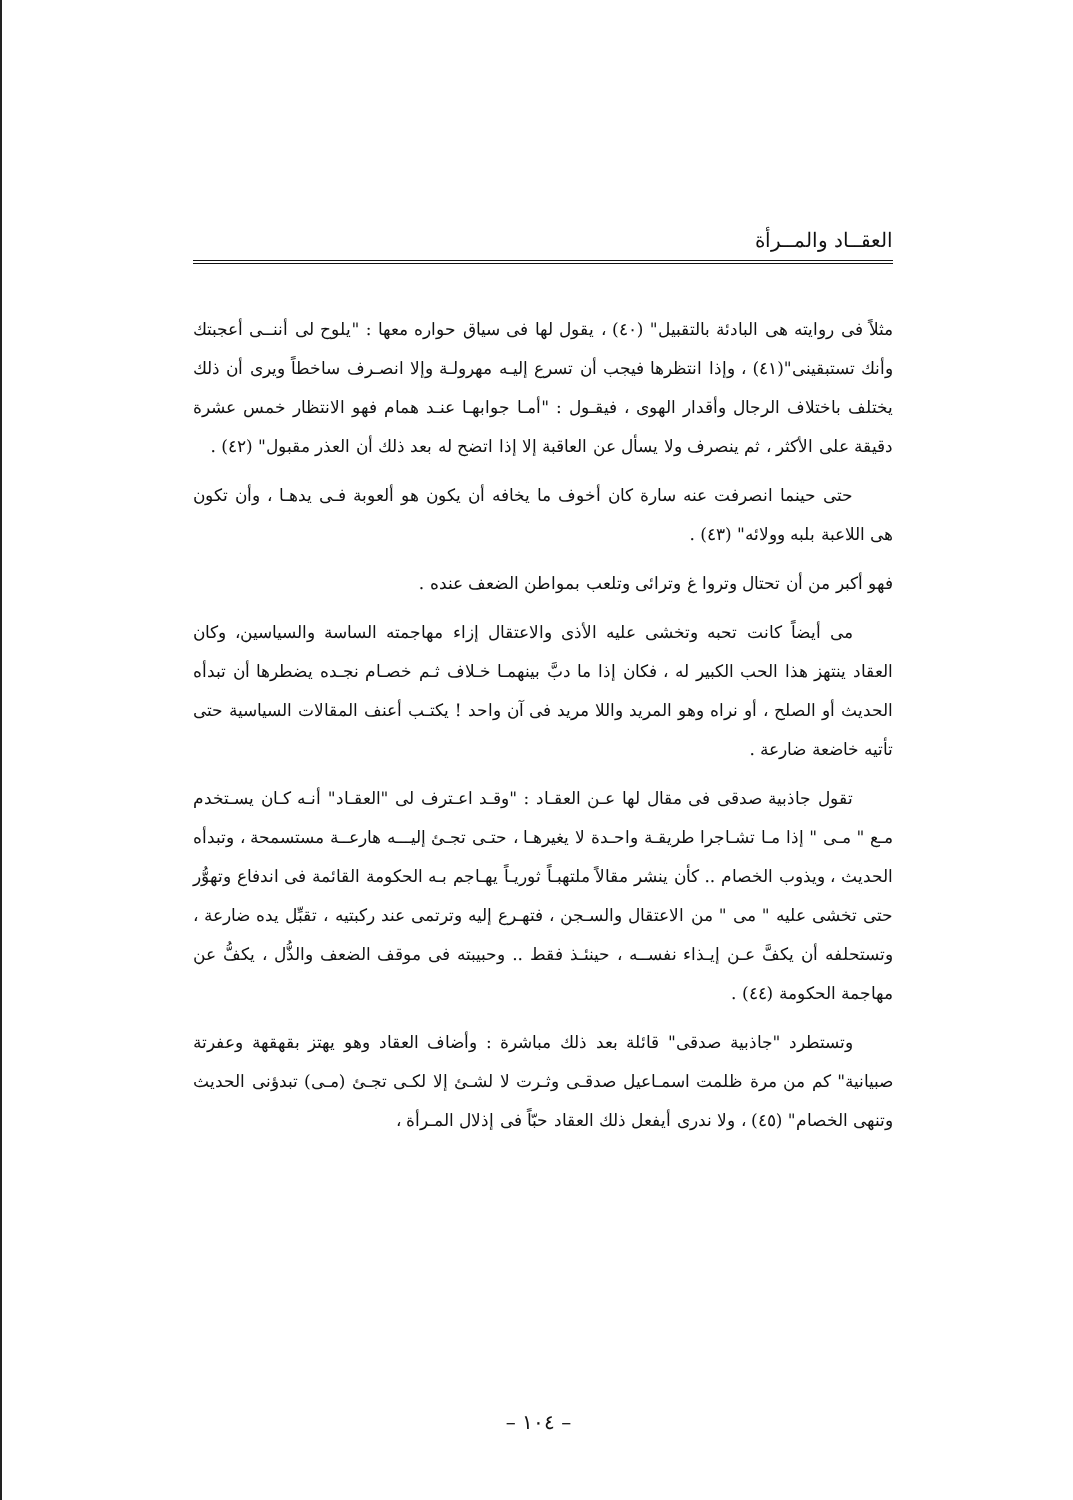العقــاد والمــرأة
مثلاً فى روايته هى البادئة بالتقبيل" (٤٠) ، يقول لها فى سياق حواره معها : "يلوح لى أننــى أعجبتك وأنك تستبقينى"(٤١) ، وإذا انتظرها فيجب أن تسرع إليـه مهرولـة وإلا انصـرف ساخطاً ويرى أن ذلك يختلف باختلاف الرجال وأقدار الهوى ، فيقـول : "أمـا جوابهـا عنـد همام فهو الانتظار خمس عشرة دقيقة على الأكثر ، ثم ينصرف ولا يسأل عن العاقبة إلا إذا اتضح له بعد ذلك أن العذر مقبول" (٤٢) .
حتى حينما انصرفت عنه سارة كان أخوف ما يخافه أن يكون هو ألعوبة فـى يدهـا ، وأن تكون هى اللاعبة بلبه وولائه" (٤٣) .
فهو أكبر من أن تحتال وتروا غ وترائى وتلعب بمواطن الضعف عنده .
مى أيضاً كانت تحبه وتخشى عليه الأذى والاعتقال إزاء مهاجمته الساسة والسياسين، وكان العقاد ينتهز هذا الحب الكبير له ، فكان إذا ما دبَّ بينهمـا خـلاف ثـم خصـام نجـده يضطرها أن تبدأه الحديث أو الصلح ، أو نراه وهو المريد واللا مريد فى آن واحد ! يكتـب أعنف المقالات السياسية حتى تأتيه خاضعة ضارعة .
تقول جاذبية صدقى فى مقال لها عـن العقـاد : "وقـد اعـترف لى "العقـاد" أنـه كـان يسـتخدم مـع " مـى " إذا مـا تشـاجرا طريقـة واحـدة لا يغيرهـا ، حتـى تجـئ إليـــه هارعــة مستسمحة ، وتبدأه الحديث ، ويذوب الخصام .. كأن ينشر مقالاً ملتهبـاً ثوريـاً يهـاجم بـه الحكومة القائمة فى اندفاع وتهوُّر حتى تخشى عليه " مى " من الاعتقال والسـجن ، فتهـرع إليه وترتمى عند ركبتيه ، تقبِّل يده ضارعة ، وتستحلفه أن يكفَّ عـن إيـذاء نفســه ، حينئـذ فقط .. وحبيبته فى موقف الضعف والذُّل ، يكفُّ عن مهاجمة الحكومة (٤٤) .
وتستطرد "جاذبية صدقى" قائلة بعد ذلك مباشرة : وأضاف العقاد وهو يهتز بقهقهة وعفرتة صبيانية" كم من مرة ظلمت اسمـاعيل صدقـى وثـرت لا لشـئ إلا لكـى تجـئ (مـى) تبدؤنى الحديث وتنهى الخصام" (٤٥) ، ولا ندرى أيفعل ذلك العقاد حبّاً فى إذلال المـرأة ،
– ١٠٤ –